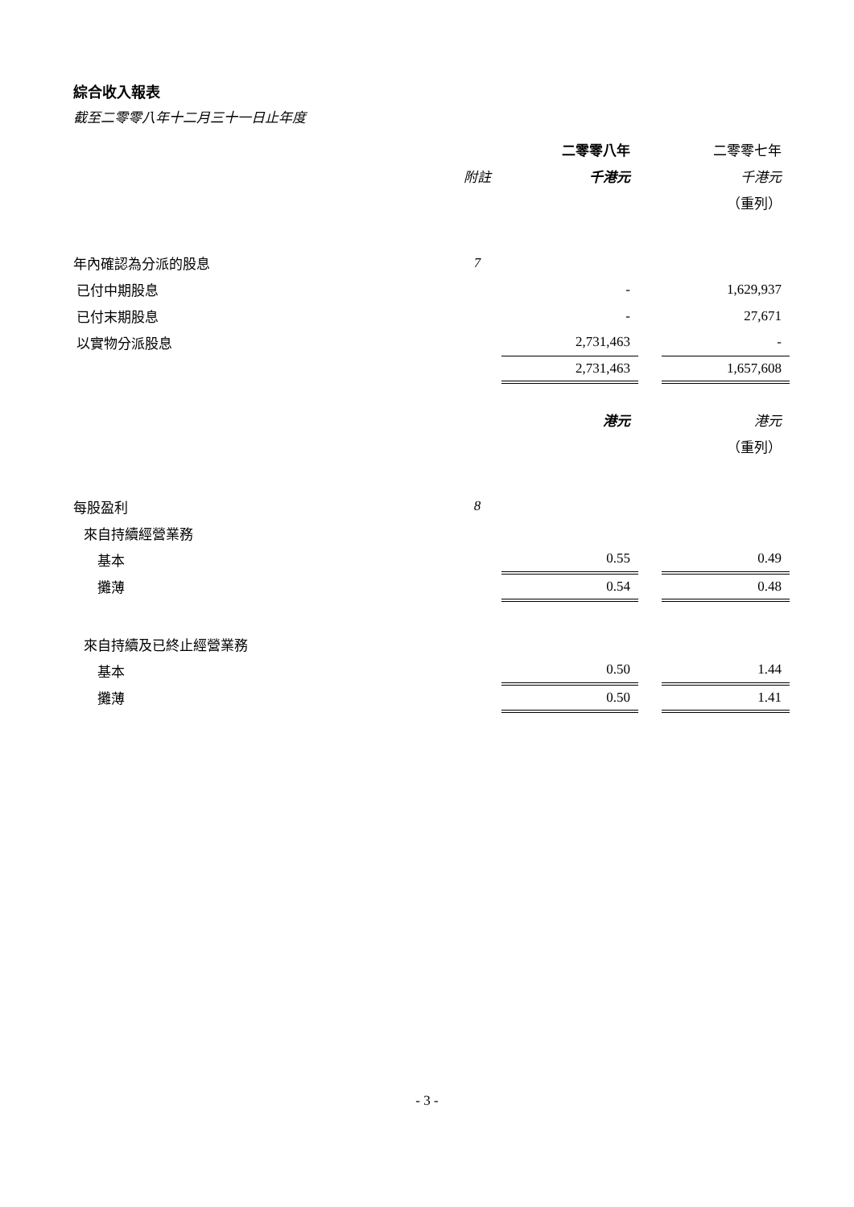綜合收入報表
截至二零零八年十二月三十一日止年度
| | | 二零零八年 | | 二零零七年 |
| | 附註 | 千港元 | | 千港元 |
| | | | | （重列） |
| 年內確認為分派的股息 | 7 | | | |
| 已付中期股息 | | - | | 1,629,937 |
| 已付末期股息 | | - | | 27,671 |
| 以實物分派股息 | | 2,731,463 | | - |
| | | 2,731,463 | | 1,657,608 |
| | | 港元 | | 港元 |
| | | | | （重列） |
| 每股盈利 | 8 | | | |
| 來自持續經營業務 | | | | |
| 基本 | | 0.55 | | 0.49 |
| 攤薄 | | 0.54 | | 0.48 |
| 來自持續及已終止經營業務 | | | | |
| 基本 | | 0.50 | | 1.44 |
| 攤薄 | | 0.50 | | 1.41 |
- 3 -